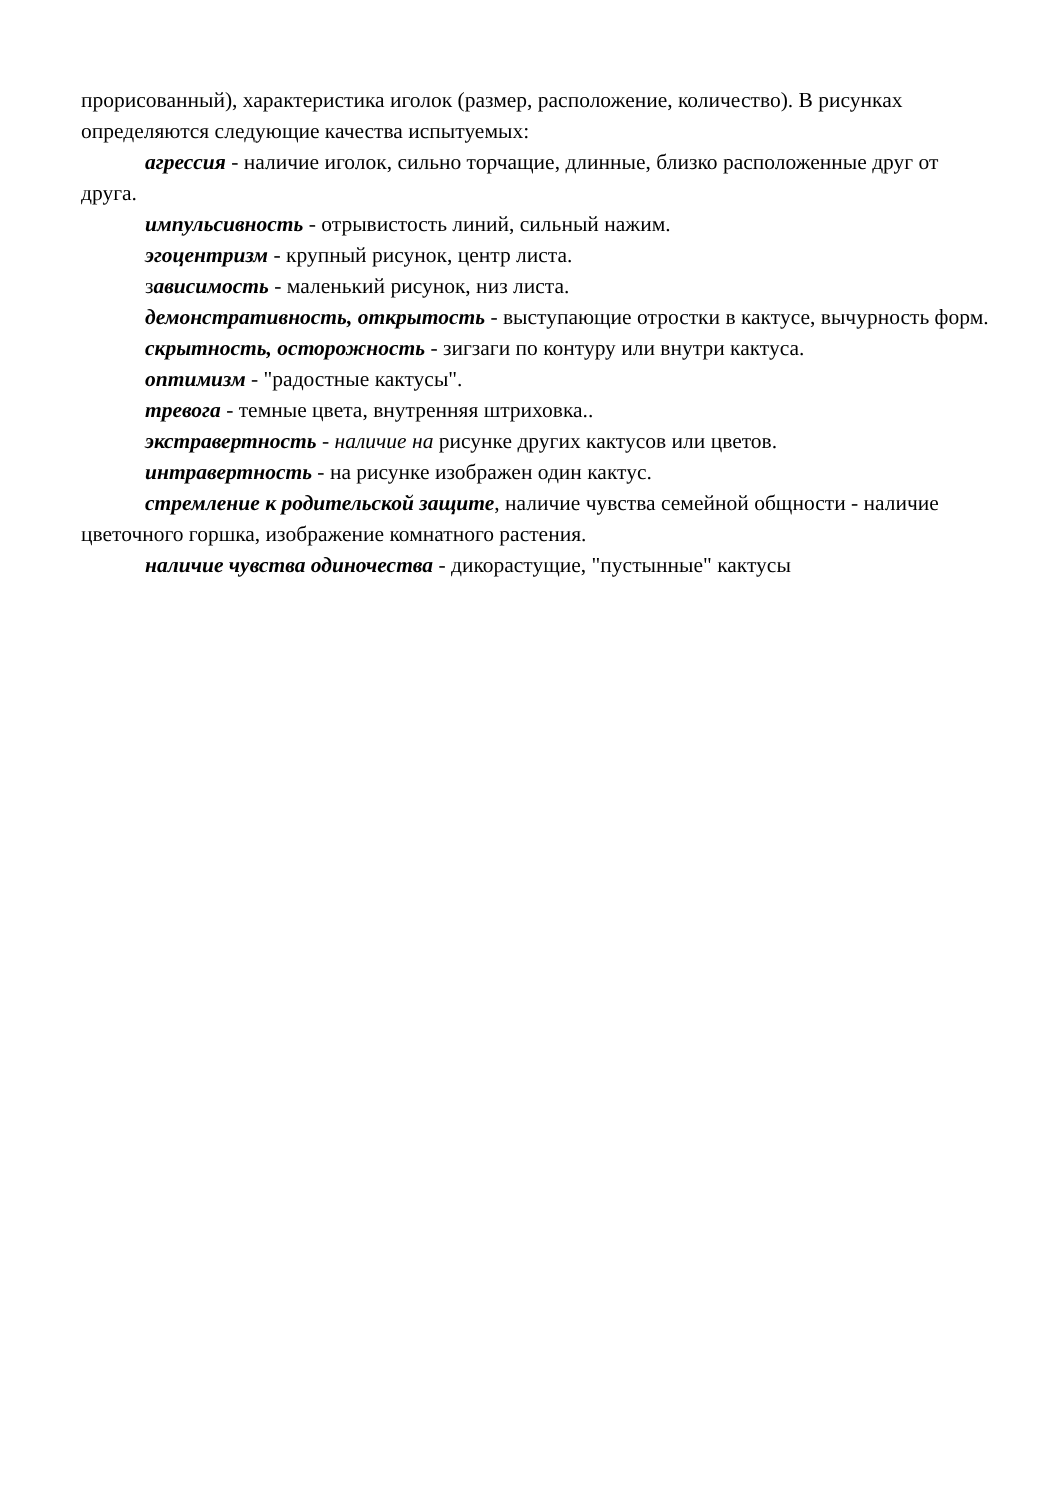прорисованный), характеристика иголок (размер, расположение, количество). В рисунках определяются следующие качества испытуемых:
агрессия - наличие иголок, сильно торчащие, длинные, близко расположенные друг от друга.
импульсивность - отрывистость линий, сильный нажим.
эгоцентризм - крупный рисунок, центр листа.
зависимость - маленький рисунок, низ листа.
демонстративность, открытость - выступающие отростки в кактусе, вычурность форм.
скрытность, осторожность - зигзаги по контуру или внутри кактуса.
оптимизм - "радостные кактусы".
тревога - темные цвета, внутренняя штриховка..
экстравертность - наличие на рисунке других кактусов или цветов.
интравертность - на рисунке изображен один кактус.
стремление к родительской защите, наличие чувства семейной общности - наличие цветочного горшка, изображение комнатного растения.
наличие чувства одиночества - дикорастущие, "пустынные" кактусы